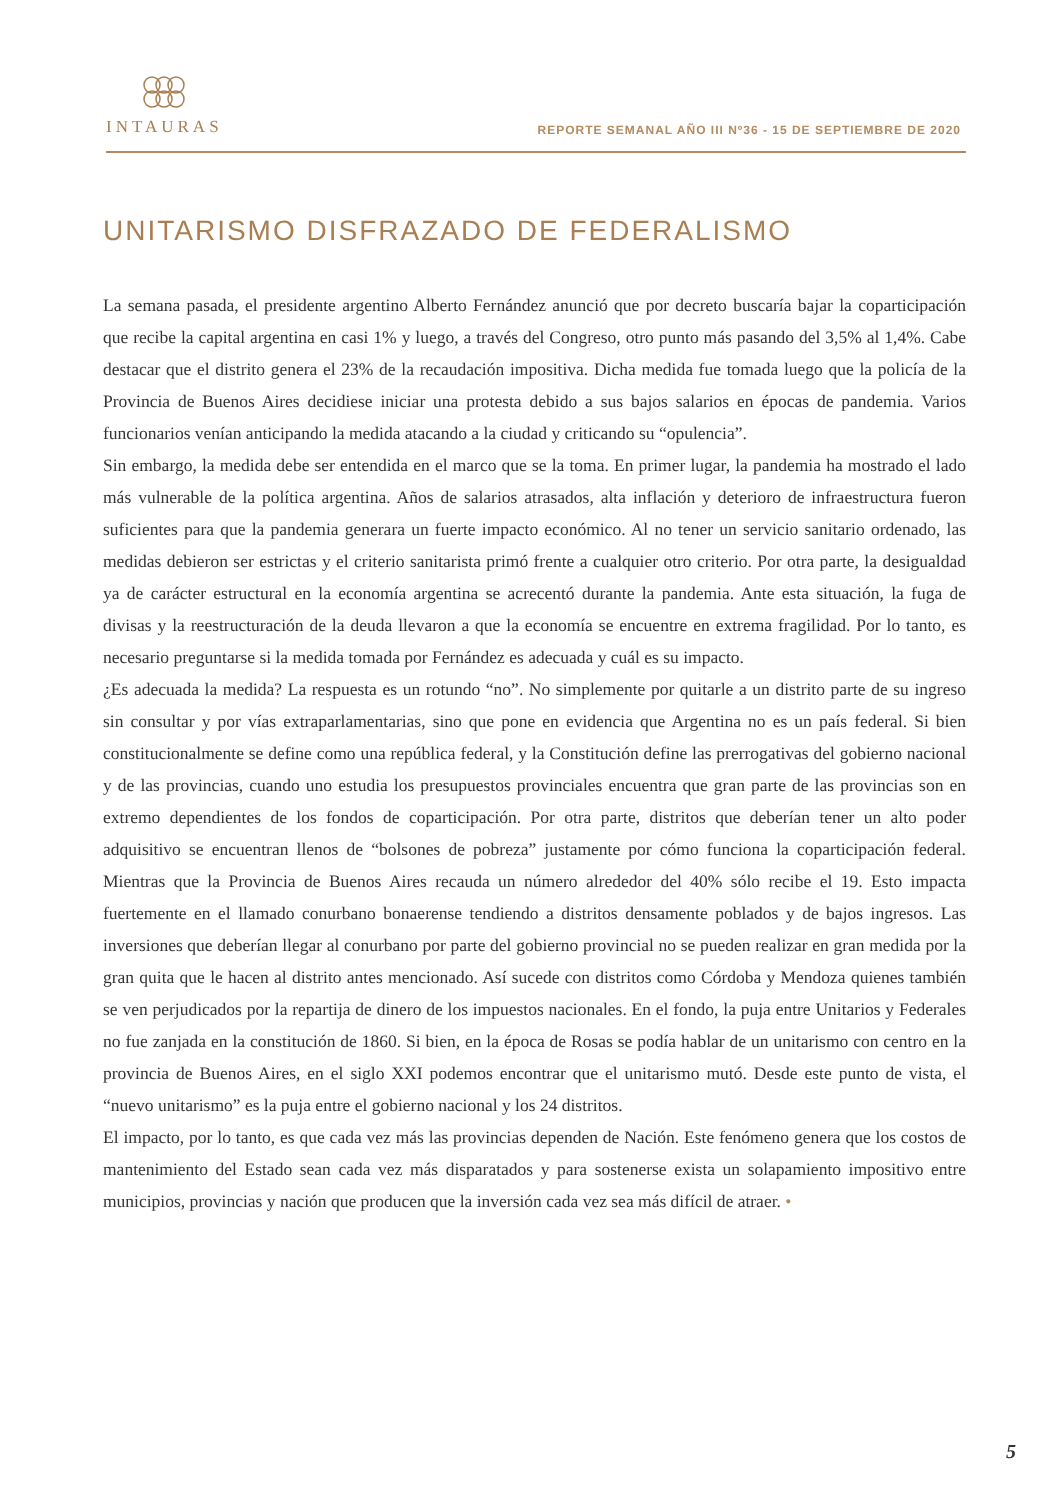INTAURAS
REPORTE SEMANAL AÑO III Nº36 - 15 DE SEPTIEMBRE DE 2020
UNITARISMO DISFRAZADO DE FEDERALISMO
La semana pasada, el presidente argentino Alberto Fernández anunció que por decreto buscaría bajar la coparticipación que recibe la capital argentina en casi 1% y luego, a través del Congreso, otro punto más pasando del 3,5% al 1,4%. Cabe destacar que el distrito genera el 23% de la recaudación impositiva. Dicha medida fue tomada luego que la policía de la Provincia de Buenos Aires decidiese iniciar una protesta debido a sus bajos salarios en épocas de pandemia. Varios funcionarios venían anticipando la medida atacando a la ciudad y criticando su “opulencia”.
Sin embargo, la medida debe ser entendida en el marco que se la toma. En primer lugar, la pandemia ha mostrado el lado más vulnerable de la política argentina. Años de salarios atrasados, alta inflación y deterioro de infraestructura fueron suficientes para que la pandemia generara un fuerte impacto económico. Al no tener un servicio sanitario ordenado, las medidas debieron ser estrictas y el criterio sanitarista primó frente a cualquier otro criterio. Por otra parte, la desigualdad ya de carácter estructural en la economía argentina se acrecentó durante la pandemia. Ante esta situación, la fuga de divisas y la reestructuración de la deuda llevaron a que la economía se encuentre en extrema fragilidad. Por lo tanto, es necesario preguntarse si la medida tomada por Fernández es adecuada y cuál es su impacto.
¿Es adecuada la medida? La respuesta es un rotundo “no”. No simplemente por quitarle a un distrito parte de su ingreso sin consultar y por vías extraparlamentarias, sino que pone en evidencia que Argentina no es un país federal. Si bien constitucionalmente se define como una república federal, y la Constitución define las prerrogativas del gobierno nacional y de las provincias, cuando uno estudia los presupuestos provinciales encuentra que gran parte de las provincias son en extremo dependientes de los fondos de coparticipación. Por otra parte, distritos que deberían tener un alto poder adquisitivo se encuentran llenos de “bolsones de pobreza” justamente por cómo funciona la coparticipación federal. Mientras que la Provincia de Buenos Aires recauda un número alrededor del 40% sólo recibe el 19. Esto impacta fuertemente en el llamado conurbano bonaerense tendiendo a distritos densamente poblados y de bajos ingresos. Las inversiones que deberían llegar al conurbano por parte del gobierno provincial no se pueden realizar en gran medida por la gran quita que le hacen al distrito antes mencionado. Así sucede con distritos como Córdoba y Mendoza quienes también se ven perjudicados por la repartija de dinero de los impuestos nacionales. En el fondo, la puja entre Unitarios y Federales no fue zanjada en la constitución de 1860. Si bien, en la época de Rosas se podía hablar de un unitarismo con centro en la provincia de Buenos Aires, en el siglo XXI podemos encontrar que el unitarismo mutó. Desde este punto de vista, el “nuevo unitarismo” es la puja entre el gobierno nacional y los 24 distritos.
El impacto, por lo tanto, es que cada vez más las provincias dependen de Nación. Este fenómeno genera que los costos de mantenimiento del Estado sean cada vez más disparatados y para sostenerse exista un solapamiento impositivo entre municipios, provincias y nación que producen que la inversión cada vez sea más difícil de atraer. •
5